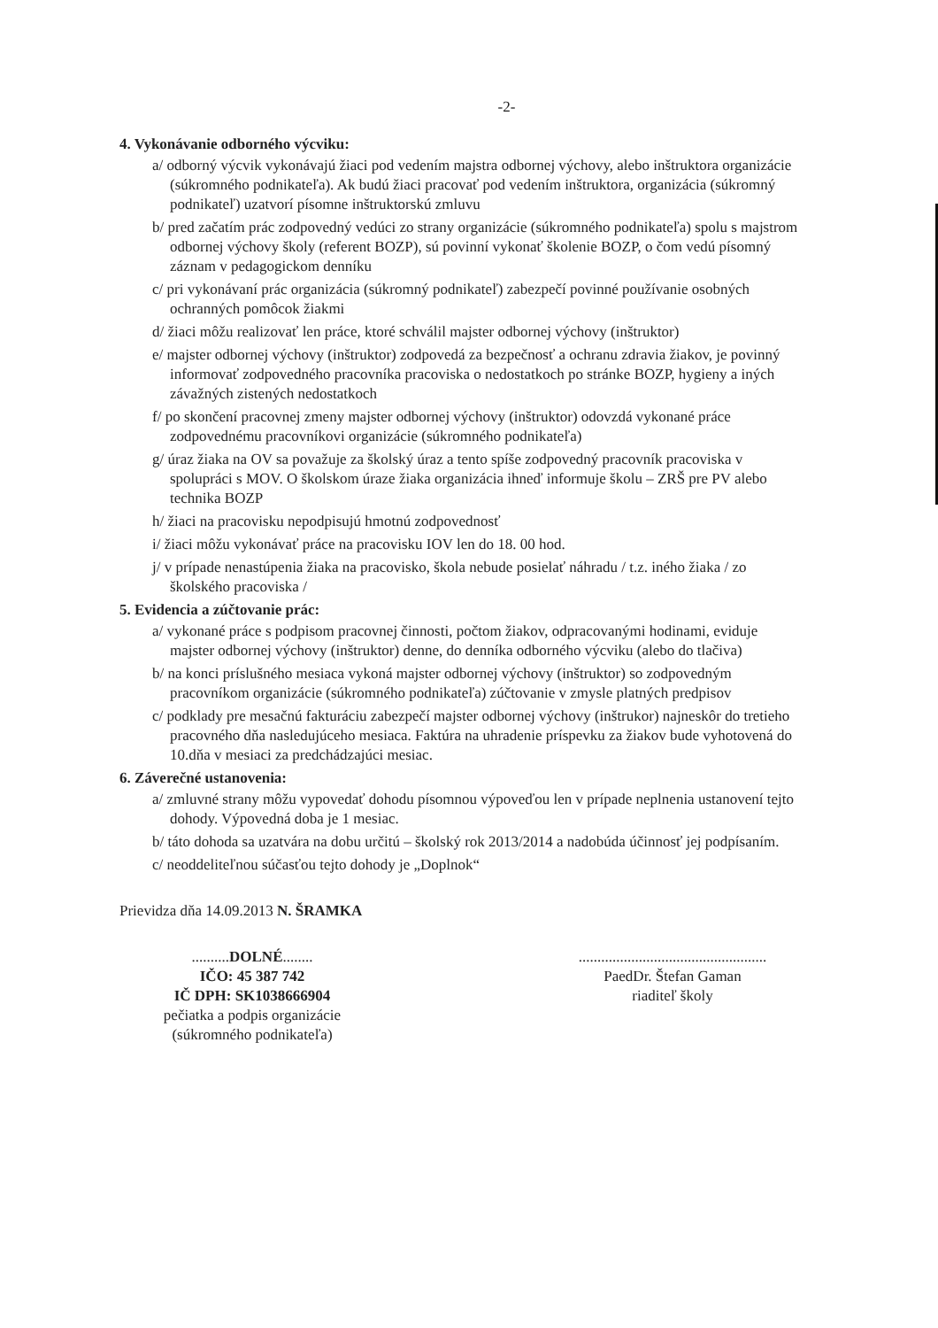-2-
4. Vykonávanie odborného výcviku:
a/ odborný výcvik vykonávajú žiaci pod vedením majstra odbornej výchovy, alebo inštruktora organizácie (súkromného podnikateľa). Ak budú žiaci pracovať pod vedením inštruktora, organizácia (súkromný podnikateľ) uzatvorí písomne inštruktorskú zmluvu
b/ pred začatím prác zodpovedný vedúci zo strany organizácie (súkromného podnikateľa) spolu s majstrom odbornej výchovy školy (referent BOZP), sú povinní vykonať školenie BOZP, o čom vedú písomný záznam v pedagogickom denníku
c/ pri vykonávaní prác organizácia (súkromný podnikateľ) zabezpečí povinné používanie osobných ochranných pomôcok žiakmi
d/ žiaci môžu realizovať len práce, ktoré schválil majster odbornej výchovy (inštruktor)
e/ majster odbornej výchovy (inštruktor) zodpovedá za bezpečnosť a ochranu zdravia žiakov, je povinný informovať zodpovedného pracovníka pracoviska o nedostatkoch po stránke BOZP, hygieny a iných závažných zistených nedostatkoch
f/ po skončení pracovnej zmeny majster odbornej výchovy (inštruktor) odovzdá vykonané práce zodpovednému pracovníkovi organizácie (súkromného podnikateľa)
g/ úraz žiaka na OV sa považuje za školský úraz a tento spíše zodpovedný pracovník pracoviska v spolupráci s MOV. O školskom úraze žiaka organizácia ihneď informuje školu – ZRŠ pre PV alebo technika BOZP
h/ žiaci na pracovisku nepodpisujú hmotnú zodpovednosť
i/ žiaci môžu vykonávať práce na pracovisku IOV len do 18. 00 hod.
j/ v prípade nenastúpenia žiaka na pracovisko, škola nebude posielať náhradu / t.z. iného žiaka / zo školského pracoviska /
5. Evidencia a zúčtovanie prác:
a/ vykonané práce s podpisom pracovnej činnosti, počtom žiakov, odpracovanými hodinami, eviduje majster odbornej výchovy (inštruktor) denne, do denníka odborného výcviku (alebo do tlačiva)
b/ na konci príslušného mesiaca vykoná majster odbornej výchovy (inštruktor) so zodpovedným pracovníkom organizácie (súkromného podnikateľa) zúčtovanie v zmysle platných predpisov
c/ podklady pre mesačnú fakturáciu zabezpečí majster odbornej výchovy (inštrukor) najneskôr do tretieho pracovného dňa nasledujúceho mesiaca. Faktúra na uhradenie príspevku za žiakov bude vyhotovená do 10.dňa v mesiaci za predchádzajúci mesiac.
6. Záverečné ustanovenia:
a/ zmluvné strany môžu vypovedať dohodu písomnou výpoveďou len v prípade neplnenia ustanovení tejto dohody. Výpovedná doba je 1 mesiac.
b/ táto dohoda sa uzatvára na dobu určitú – školský rok 2013/2014 a nadobúda účinnosť jej podpísaním.
c/ neoddeliteľnou súčasťou tejto dohody je „Doplnok“
Prievidza dňa 14.09.2013 N. ŠRAMKA
..........DOLNÉ........
IČO: 45 387 742
IČ DPH: SK1038666904
pečiatka a podpis organizácie
(súkromného podnikateľa)
..................................................
PaedDr. Štefan Gaman
riaditeľ školy